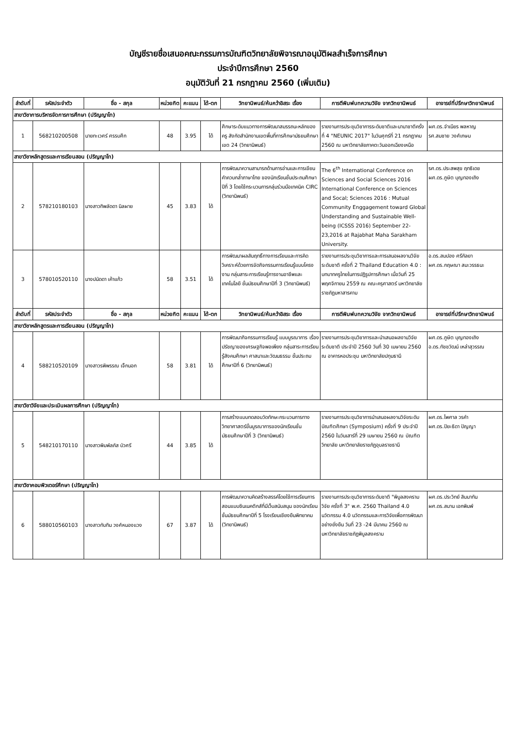บัญชีรายชื่อเสนอคณะกรรมการบัณฑิตวิทยาลัยพิจารณาอนุมัติผลสำเร็จการศึกษา
ประจำปีการศึกษา 2560
อนุมัติวันที่ 21 กรกฎาคม 2560 (เพิ่มเติม)
| ลำดับที่ | รหัสประจำตัว | ชื่อ - สกุล | หน่วยกิต | คะแนน | ได้-ตก | วิทยานิพนธ์/ค้นคว้าอิสระ เรื่อง | การตีพิมพ์บทความวิจัย จากวิทยานิพนธ์ | อาจารย์ที่ปรึกษาวิทยานิพนธ์ |
| --- | --- | --- | --- | --- | --- | --- | --- | --- |
| สาขาวิชาการบริหารจัดการการศึกษา (ปริญญาโท) | | | | | | | | |
| 1 | 568210200508 | นายทะเวศร์ ศรรบศึก | 48 | 3.95 | ได้ | ศึกษาระดับแนวทางการพัฒนาสมรรถนะหลักของครู สังกัดสำนักงานเขตพื้นที่การศึกษามัธยมศึกษา เขต 24 (วิทยานิพนธ์) | รายงานการประชุมวิชาการระดับชาติและนานาชาติครั้งที่ 4 "NEUNIC 2017" ในวันศุกร์ที่ 21 กรกฎาคม 2560 ณ มหาวิทยาลัยภาคตะวันออกเฉียงเหนือ | ผศ.ดร.จำเนียร พลหาญ รศ.สมชาย วงศ์เกษม |
| สาขาวิชาหลักสูตรและการเรียนสอน (ปริญญาโท) | | | | | | | | |
| 2 | 578210180103 | นางสาวทิพลัดดา นิลผาย | 45 | 3.83 | ได้ | การพัฒนาความสามารถด้านการอ่านและการเขียนคำควบกล้ำภาษาไทย ของนักเรียนชั้นประถมศึกษาปีที่ 3 โดยใช้กระบวนการกลุ่มร่วมมือเทคนิค CIRC (วิทยานิพนธ์) | The 6<sup>th</sup> International Conference on Sciences and Social Sciences 2016 International Conference on Sciences and Socal; Sciences 2016 : Mutual Community Enggagement toward Global Understanding and Sustainable Well-being (ICSSS 2016) September 22-23,2016 at Rajabhat Maha Sarakham University. | รศ.ดร.ประสพสุข ฤทธิเดช ผศ.ดร.ภูษิต บุญทองเถิง |
| 3 | 578010520110 | นางปนัดดา เค้าแก้ว | 58 | 3.51 | ได้ | การพัฒนาผลสัมฤทธิ์ทางการเรียนและการคิดวิเคราะห์ด้วยการจัดกิจกรรมการเรียนรู้แบบโครงงาน กลุ่มสาระการเรียนรู้การงานอาชีพและเทคโนโลยี ชั้นมัธยมศึกษาปีที่ 3 (วิทยานิพนธ์) | รายงานการประชุมวิชาการและการเสนอผลงานวิจัยระดับชาติ ครั้งที่ 2 Thailand Education 4.0 : บทบาทครูไทยในการปฏิรูปการศึกษา เมื่อวันที่ 25 พฤศจิกายน 2559 ณ คณะครุศาสตร์ มหาวิทยาลัยราชภัฏมหาสารคาม | อ.ดร.สมปอง ศรีกัลยา ผศ.ดร.กฤษณา สมะวรรธนะ |
| ลำดับที่ | รหัสประจำตัว | ชื่อ - สกุล | หน่วยกิต | คะแนน | ได้-ตก | วิทยานิพนธ์/ค้นคว้าอิสระ เรื่อง | การตีพิมพ์บทความวิจัย จากวิทยานิพนธ์ | อาจารย์ที่ปรึกษาวิทยานิพนธ์ |
| สาขาวิชาหลักสูตรและการเรียนสอน (ปริญญาโท) | | | | | | | | |
| 4 | 588210520109 | นางสาวรพิพรรณ เจ็กนอก | 58 | 3.81 | ได้ | การพัฒนากิจกรรมการเรียนรู้ แบบบูรณาการ เรื่อง ปรัชญาของเศรษฐกิจพอเพียง กลุ่มสาระการเรียนรู้สังคมศึกษา ศาสนาและวัฒนธรรม ชั้นประถมศึกษาปีที่ 6 (วิทยานิพนธ์) | รายงานการประชุมวิชาการและนำเสนอผลงานวิจัยระดับชาติ ประจำปี 2560 วันที่ 30 เมษายน 2560 ณ อาคารหอประชุม มหาวิทยาลัยปทุมธานี | ผศ.ดร.ภูษิต บุญทองเถิง อ.ดร.ทัชชวัฒน์ เหล่าสุวรรณ |
| สาขาวิชาวิจัยและประเมินผลการศึกษา (ปริญญาโท) | | | | | | | | |
| 5 | 548210170110 | นางสาวพิมพ์ลภัส บัวศรี | 44 | 3.85 | ได้ | การสร้างแบบทดสอบวัดทักษะกระบวนการทางวิทยาศาสตร์ขั้นบูรณาการของนักเรียนชั้นมัธยมศึกษาปีที่ 3 (วิทยานิพนธ์) | รายงานการประชุมวิชาการนำเสนอผลงานวิจัยระดับบัณฑิตศึกษา (Symposium) ครั้งที่ 9 ประจำปี 2560 ในวันเสาร์ที่ 29 เมษายน 2560 ณ บัณฑิตวิทยาลัย มหาวิทยาลัยราชภัฏอุบลราชธานี | ผศ.ดร.ไพศาล วรคำ ผศ.ดร.ปิยะธิดา ปัญญา |
| สาขาวิชาคอมพิวเตอร์ศึกษา (ปริญญาโท) | | | | | | | | |
| 6 | 588010560103 | นางสาวทับทิม วงศ์หนองแวง | 67 | 3.87 | ได้ | การพัฒนาความคิดสร้างสรรค์โดยใช้การเรียนการสอนแบบซินเนคติกส์ที่มีเว็บสนับสนุน ของนักเรียนชั้นมัธยมศึกษาปีที่ 5 โรงเรียนเชียงยืนพิทยาคม (วิทยานิพนธ์) | รายงานการประชุมวิชาการระดับชาติ "พิบูลสงครามวิจัย ครั้งที่ 3" พ.ศ. 2560 Thailand 4.0 นวัตกรรม 4.0 นวัตกรรมและการวิจัยเพื่อการพัฒนาอย่างยั่งยืน วันที่ 23 -24 มีนาคม 2560 ณ มหาวิทยาลัยราชภัฏพิบูลสงคราม | ผศ.ดร.ประวิทย์ สิมมาทัน ผศ.ดร.สมาน เอกพิมพ์ |